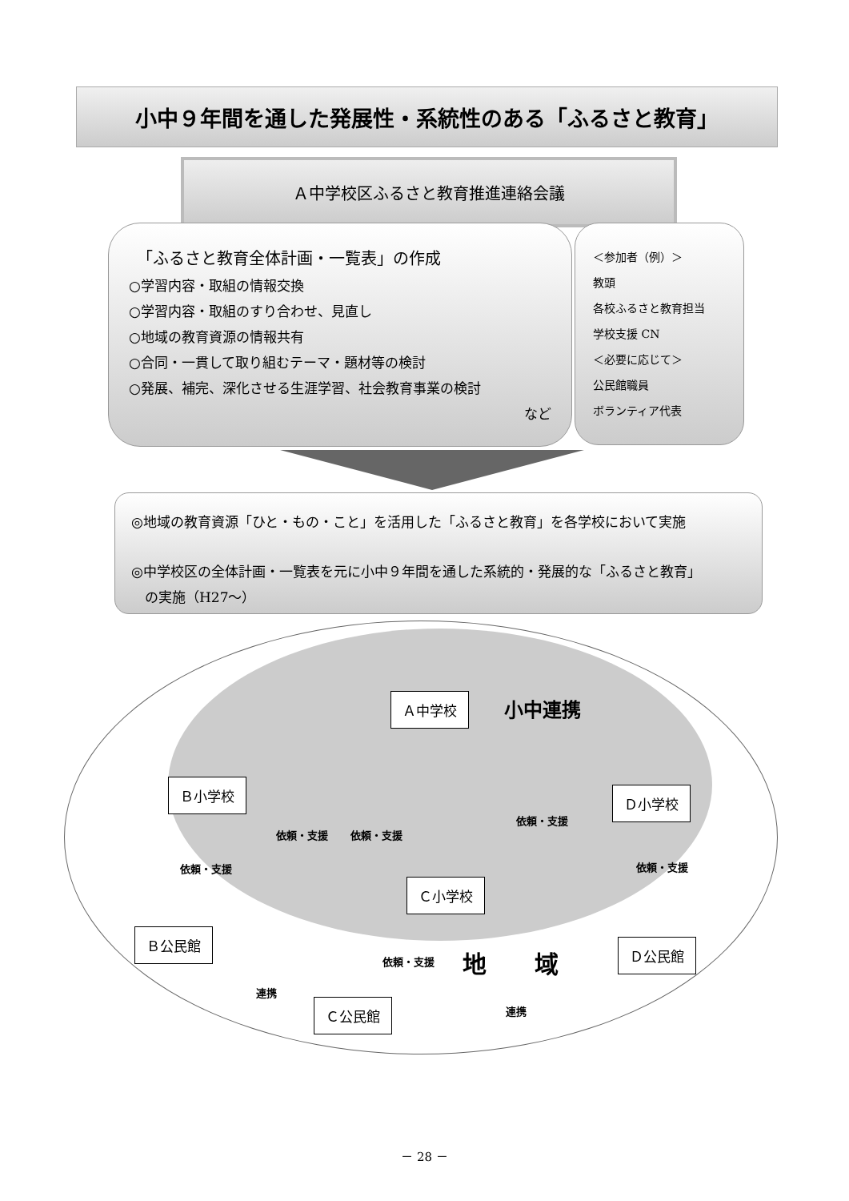小中９年間を通した発展性・系統性のある「ふるさと教育」
Ａ中学校区ふるさと教育推進連絡会議
「ふるさと教育全体計画・一覧表」の作成
○学習内容・取組の情報交換
○学習内容・取組のすり合わせ、見直し
○地域の教育資源の情報共有
○合同・一貫して取り組むテーマ・題材等の検討
○発展、補完、深化させる生涯学習、社会教育事業の検討
など
＜参加者（例）＞
教頭
各校ふるさと教育担当
学校支援 CN
＜必要に応じて＞
公民館職員
ボランティア代表
◎地域の教育資源「ひと・もの・こと」を活用した「ふるさと教育」を各学校において実施
◎中学校区の全体計画・一覧表を元に小中９年間を通した系統的・発展的な「ふるさと教育」
　の実施（H27～）
Ａ中学校 小中連携
Ｂ小学校 Ｄ小学校
依頼・支援 依頼・支援
依頼・支援
依頼・支援 依頼・支援
Ｃ小学校
Ｂ公民館
依頼・支援 地　　域 Ｄ公民館
連携
Ｃ公民館 連携
－ 28 －